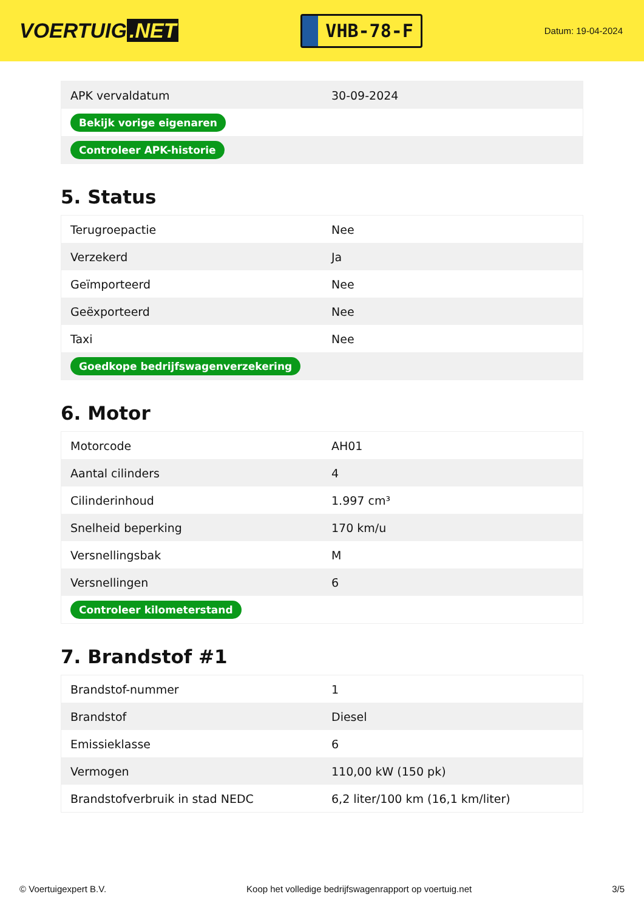VOERTUIG.NET
VHB-78-F
Datum: 19-04-2024
| APK vervaldatum | 30-09-2024 |
| Bekijk vorige eigenaren | |
| Controleer APK-historie | |
5. Status
| Terugroepactie | Nee |
| Verzekerd | Ja |
| Geïmporteerd | Nee |
| Geëxporteerd | Nee |
| Taxi | Nee |
| Goedkope bedrijfswagenverzekering | |
6. Motor
| Motorcode | AH01 |
| Aantal cilinders | 4 |
| Cilinderinhoud | 1.997 cm³ |
| Snelheid beperking | 170 km/u |
| Versnellingsbak | M |
| Versnellingen | 6 |
| Controleer kilometerstand | |
7. Brandstof #1
| Brandstof-nummer | 1 |
| Brandstof | Diesel |
| Emissieklasse | 6 |
| Vermogen | 110,00 kW (150 pk) |
| Brandstofverbruik in stad NEDC | 6,2 liter/100 km (16,1 km/liter) |
© Voertuigexpert B.V. Koop het volledige bedrijfswagenrapport op voertuig.net 3/5